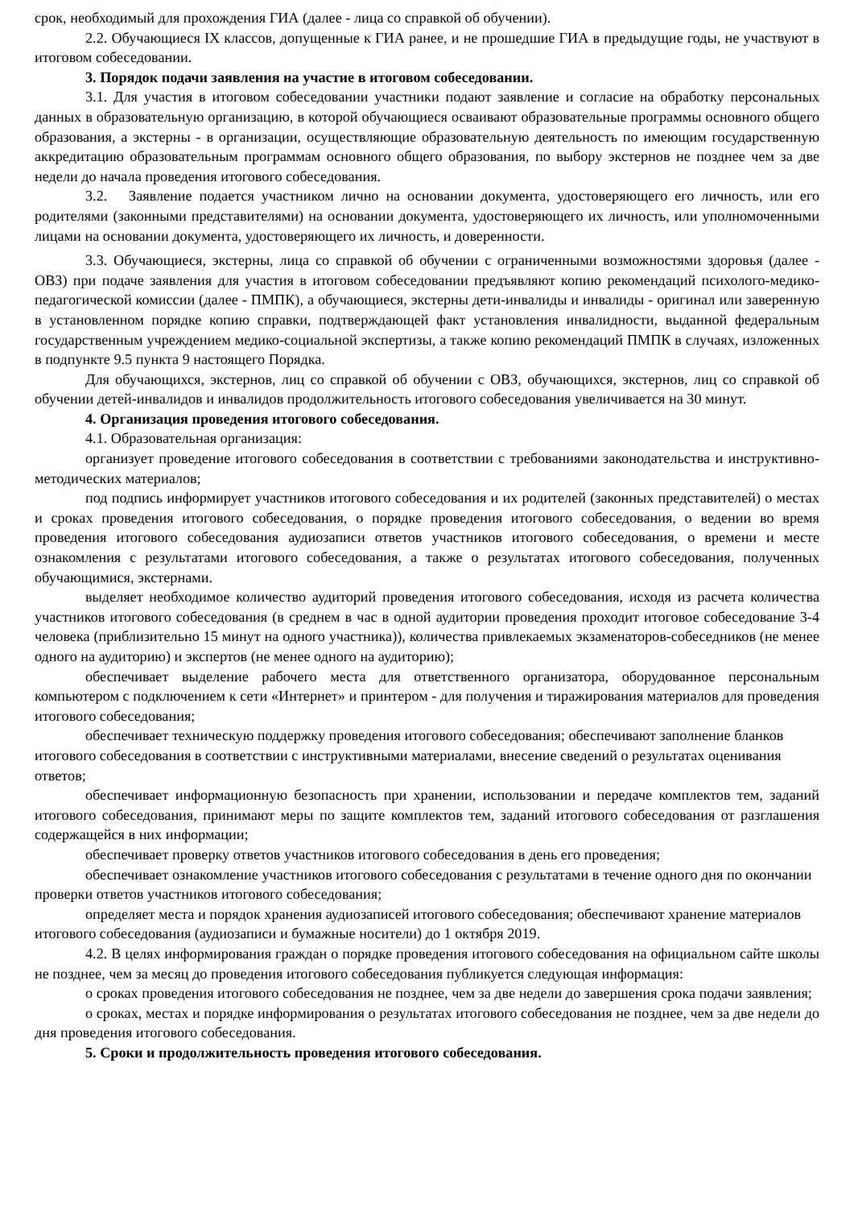срок, необходимый для прохождения ГИА (далее - лица со справкой об обучении).
2.2. Обучающиеся IX классов, допущенные к ГИА ранее, и не прошедшие ГИА в предыдущие годы, не участвуют в итоговом собеседовании.
3. Порядок подачи заявления на участие в итоговом собеседовании.
3.1. Для участия в итоговом собеседовании участники подают заявление и согласие на обработку персональных данных в образовательную организацию, в которой обучающиеся осваивают образовательные программы основного общего образования, а экстерны - в организации, осуществляющие образовательную деятельность по имеющим государственную аккредитацию образовательным программам основного общего образования, по выбору экстернов не позднее чем за две недели до начала проведения итогового собеседования.
3.2. Заявление подается участником лично на основании документа, удостоверяющего его личность, или его родителями (законными представителями) на основании документа, удостоверяющего их личность, или уполномоченными лицами на основании документа, удостоверяющего их личность, и доверенности.
3.3. Обучающиеся, экстерны, лица со справкой об обучении с ограниченными возможностями здоровья (далее - ОВЗ) при подаче заявления для участия в итоговом собеседовании предъявляют копию рекомендаций психолого-медико-педагогической комиссии (далее - ПМПК), а обучающиеся, экстерны дети-инвалиды и инвалиды - оригинал или заверенную в установленном порядке копию справки, подтверждающей факт установления инвалидности, выданной федеральным государственным учреждением медико-социальной экспертизы, а также копию рекомендаций ПМПК в случаях, изложенных в подпункте 9.5 пункта 9 настоящего Порядка.
Для обучающихся, экстернов, лиц со справкой об обучении с ОВЗ, обучающихся, экстернов, лиц со справкой об обучении детей-инвалидов и инвалидов продолжительность итогового собеседования увеличивается на 30 минут.
4. Организация проведения итогового собеседования.
4.1. Образовательная организация:
организует проведение итогового собеседования в соответствии с требованиями законодательства и инструктивно-методических материалов;
под подпись информирует участников итогового собеседования и их родителей (законных представителей) о местах и сроках проведения итогового собеседования, о порядке проведения итогового собеседования, о ведении во время проведения итогового собеседования аудиозаписи ответов участников итогового собеседования, о времени и месте ознакомления с результатами итогового собеседования, а также о результатах итогового собеседования, полученных обучающимися, экстернами.
выделяет необходимое количество аудиторий проведения итогового собеседования, исходя из расчета количества участников итогового собеседования (в среднем в час в одной аудитории проведения проходит итоговое собеседование 3-4 человека (приблизительно 15 минут на одного участника)), количества привлекаемых экзаменаторов-собеседников (не менее одного на аудиторию) и экспертов (не менее одного на аудиторию);
обеспечивает выделение рабочего места для ответственного организатора, оборудованное персональным компьютером с подключением к сети «Интернет» и принтером - для получения и тиражирования материалов для проведения итогового собеседования;
обеспечивает техническую поддержку проведения итогового собеседования; обеспечивают заполнение бланков итогового собеседования в соответствии с инструктивными материалами, внесение сведений о результатах оценивания ответов;
обеспечивает информационную безопасность при хранении, использовании и передаче комплектов тем, заданий итогового собеседования, принимают меры по защите комплектов тем, заданий итогового собеседования от разглашения содержащейся в них информации;
обеспечивает проверку ответов участников итогового собеседования в день его проведения;
обеспечивает ознакомление участников итогового собеседования с результатами в течение одного дня по окончании проверки ответов участников итогового собеседования;
определяет места и порядок хранения аудиозаписей итогового собеседования; обеспечивают хранение материалов итогового собеседования (аудиозаписи и бумажные носители) до 1 октября 2019.
4.2. В целях информирования граждан о порядке проведения итогового собеседования на официальном сайте школы не позднее, чем за месяц до проведения итогового собеседования публикуется следующая информация:
о сроках проведения итогового собеседования не позднее, чем за две недели до завершения срока подачи заявления;
о сроках, местах и порядке информирования о результатах итогового собеседования не позднее, чем за две недели до дня проведения итогового собеседования.
5. Сроки и продолжительность проведения итогового собеседования.